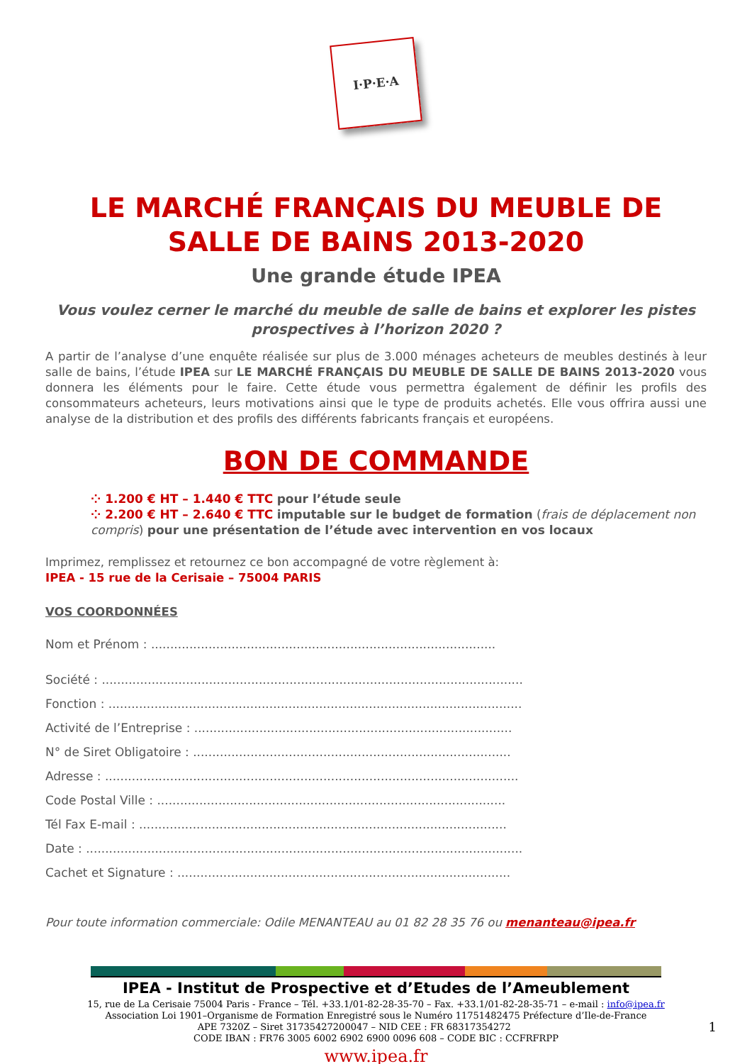I·P·E·A
LE MARCHÉ FRANÇAIS DU MEUBLE DE SALLE DE BAINS 2013-2020
Une grande étude IPEA
Vous voulez cerner le marché du meuble de salle de bains et explorer les pistes prospectives à l’horizon 2020 ?
A partir de l’analyse d’une enquête réalisée sur plus de 3.000 ménages acheteurs de meubles destinés à leur salle de bains, l’étude IPEA sur LE MARCHÉ FRANÇAIS DU MEUBLE DE SALLE DE BAINS 2013-2020 vous donnera les éléments pour le faire. Cette étude vous permettra également de définir les profils des consommateurs acheteurs, leurs motivations ainsi que le type de produits achetés. Elle vous offrira aussi une analyse de la distribution et des profils des différents fabricants français et européens.
BON DE COMMANDE
⁘ 1.200 € HT – 1.440 € TTC pour l’étude seule
⁘ 2.200 € HT – 2.640 € TTC imputable sur le budget de formation (frais de déplacement non compris) pour une présentation de l’étude avec intervention en vos locaux
Imprimez, remplissez et retournez ce bon accompagné de votre règlement à:
IPEA - 15 rue de la Cerisaie – 75004 PARIS
VOS COORDONNÉES
Nom et Prénom : ..........................................................................................
Société : ..............................................................................................................
Fonction : ............................................................................................................
Activité de l’Entreprise : ...................................................................................
N° de Siret Obligatoire : ...................................................................................
Adresse : ............................................................................................................
Code Postal Ville : ...........................................................................................
Tél Fax E-mail : ................................................................................................
Date : ..................................................................................................................
Cachet et Signature : .......................................................................................
Pour toute information commerciale: Odile MENANTEAU au 01 82 28 35 76 ou menanteau@ipea.fr
IPEA - Institut de Prospective et d’Etudes de l’Ameublement
15, rue de La Cerisaie 75004 Paris - France – Tél. +33.1/01-82-28-35-70 – Fax. +33.1/01-82-28-35-71 – e-mail : info@ipea.fr
Association Loi 1901–Organisme de Formation Enregistré sous le Numéro 11751482475 Préfecture d’Ile-de-France
APE 7320Z – Siret 31735427200047 – NID CEE : FR 68317354272 1
CODE IBAN : FR76 3005 6002 6902 6900 0096 608 – CODE BIC : CCFRFRPP
www.ipea.fr